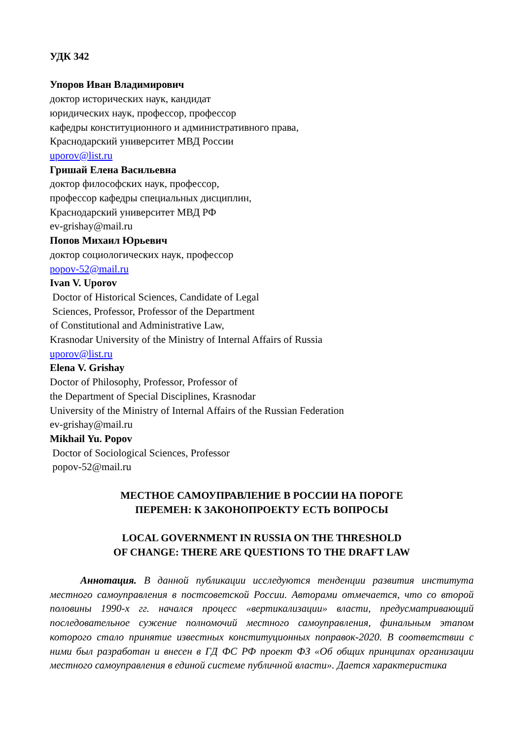УДК 342
Упоров Иван Владимирович
доктор исторических наук, кандидат
юридических наук, профессор, профессор
кафедры конституционного и административного права,
Краснодарский университет МВД России
uporov@list.ru
Гришай Елена Васильевна
доктор философских наук, профессор,
профессор кафедры специальных дисциплин,
Краснодарский университет МВД РФ
ev-grishay@mail.ru
Попов Михаил Юрьевич
доктор социологических наук, профессор
popov-52@mail.ru
Ivan V. Uporov
Doctor of Historical Sciences, Candidate of Legal
Sciences, Professor, Professor of the Department
of Constitutional and Administrative Law,
Krasnodar University of the Ministry of Internal Affairs of Russia
uporov@list.ru
Elena V. Grishay
Doctor of Philosophy, Professor, Professor of
the Department of Special Disciplines, Krasnodar
University of the Ministry of Internal Affairs of the Russian Federation
ev-grishay@mail.ru
Mikhail Yu. Popov
Doctor of Sociological Sciences, Professor
popov-52@mail.ru
МЕСТНОЕ САМОУПРАВЛЕНИЕ В РОССИИ НА ПОРОГЕ
ПЕРЕМЕН: К ЗАКОНОПРОЕКТУ ЕСТЬ ВОПРОСЫ
LOCAL GOVERNMENT IN RUSSIA ON THE THRESHOLD
OF CHANGE: THERE ARE QUESTIONS TO THE DRAFT LAW
Аннотация. В данной публикации исследуются тенденции развития института местного самоуправления в постсоветской России. Авторами отмечается, что со второй половины 1990-х гг. начался процесс «вертикализации» власти, предусматривающий последовательное сужение полномочий местного самоуправления, финальным этапом которого стало принятие известных конституционных поправок-2020. В соответствии с ними был разработан и внесен в ГД ФС РФ проект ФЗ «Об общих принципах организации местного самоуправления в единой системе публичной власти». Дается характеристика